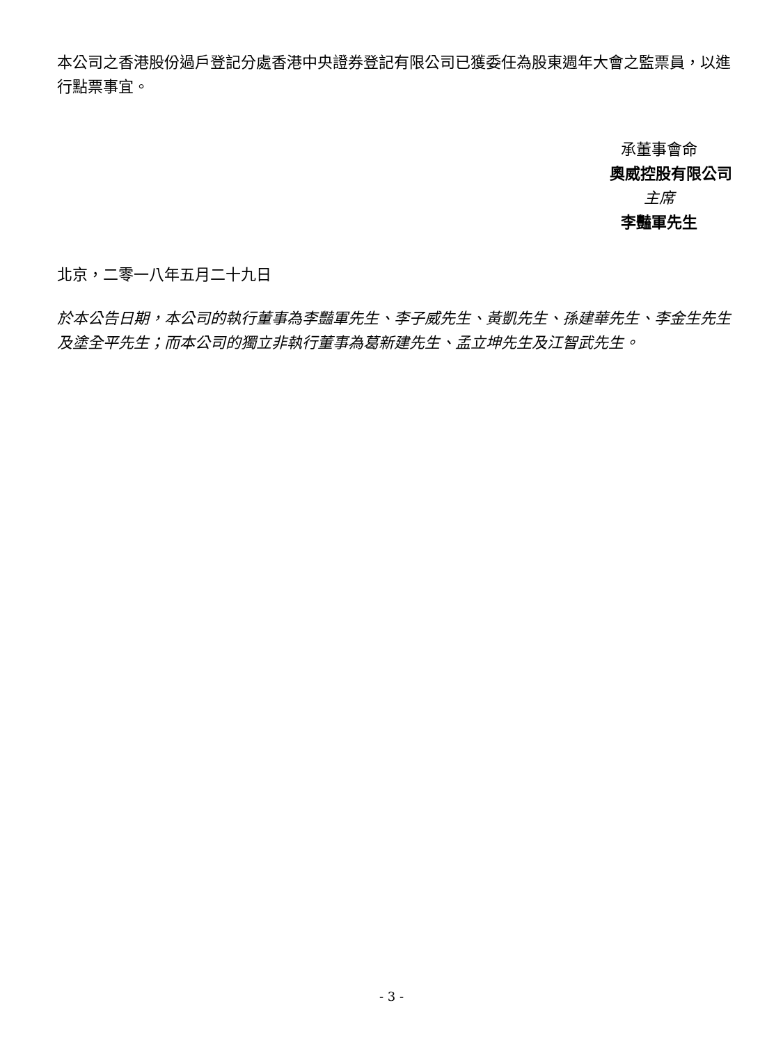本公司之香港股份過戶登記分處香港中央證券登記有限公司已獲委任為股東週年大會之監票員，以進行點票事宜。
承董事會命
奧威控股有限公司
主席
李豔軍先生
北京，二零一八年五月二十九日
於本公告日期，本公司的執行董事為李豔軍先生、李子威先生、黃凱先生、孫建華先生、李金生先生及塗全平先生；而本公司的獨立非執行董事為葛新建先生、孟立坤先生及江智武先生。
- 3 -